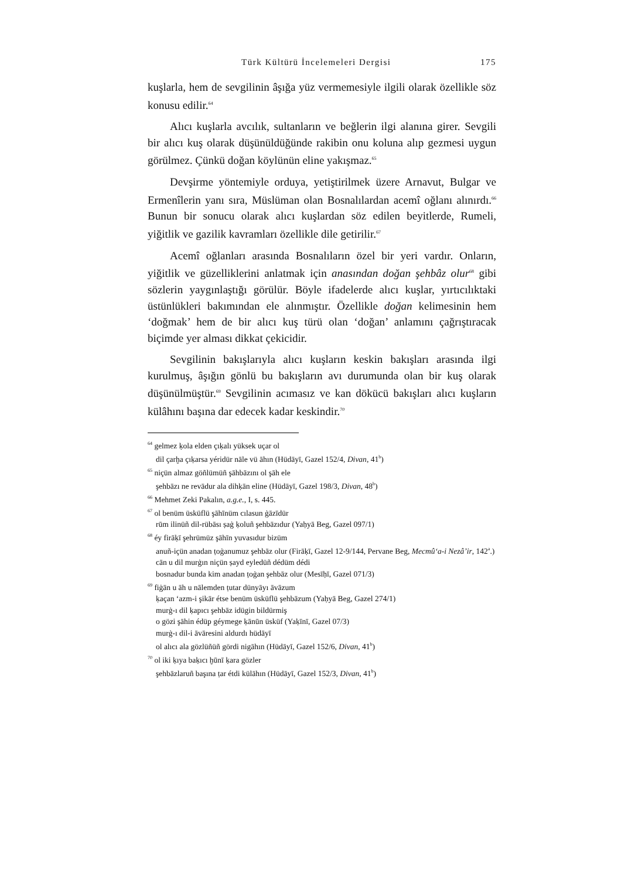Türk Kültürü İncelemeleri Dergisi 175
kuşlarla, hem de sevgilinin âşığa yüz vermemesiyle ilgili olarak özellikle söz konusu edilir.<sup>64</sup>
Alıcı kuşlarla avcılık, sultanların ve beğlerin ilgi alanına girer. Sevgili bir alıcı kuş olarak düşünüldüğünde rakibin onu koluna alıp gezmesi uygun görülmez. Çünkü doğan köylünün eline yakışmaz.<sup>65</sup>
Devşirme yöntemiyle orduya, yetiştirilmek üzere Arnavut, Bulgar ve Ermenîlerin yanı sıra, Müslüman olan Bosnalılardan acemî oğlanı alınırdı.<sup>66</sup> Bunun bir sonucu olarak alıcı kuşlardan söz edilen beyitlerde, Rumeli, yiğitlik ve gazilik kavramları özellikle dile getirilir.<sup>67</sup>
Acemî oğlanları arasında Bosnalıların özel bir yeri vardır. Onların, yiğitlik ve güzelliklerini anlatmak için anasından doğan şehbâz olur<sup>68</sup> gibi sözlerin yaygınlaştığı görülür. Böyle ifadelerde alıcı kuşlar, yırtıcılıktaki üstünlükleri bakımından ele alınmıştır. Özellikle doğan kelimesinin hem ‘doğmak’ hem de bir alıcı kuş türü olan ‘doğan’ anlamını çağrıştıracak biçimde yer alması dikkat çekicidir.
Sevgilinin bakışlarıyla alıcı kuşların keskin bakışları arasında ilgi kurulmuş, âşığın gönlü bu bakışların avı durumunda olan bir kuş olarak düşünülmüştür.<sup>69</sup> Sevgilinin acımasız ve kan dökücü bakışları alıcı kuşların külâhını başına dar edecek kadar keskindir.<sup>70</sup>
<sup>64</sup> gelmez ḳola elden çıḳalı yüksek uçar ol
dil çarḫa çıḳarsa yéridür nāle vü āhın (Hüdāyī, Gazel 152/4, Divan, 41<sup>b</sup>)
<sup>65</sup> niçün almaz göñlümüñ şāhbāzını ol şāh ele
şehbāzı ne revādur ala dihḳān eline (Hüdāyī, Gazel 198/3, Divan, 48<sup>b</sup>)
<sup>66</sup> Mehmet Zeki Pakalın, a.g.e., I, s. 445.
<sup>67</sup> ol benüm üsküflü şāhīnüm cılasun ġāzīdür
rūm ilinüñ dil-rübāsı ṣaġ ḳoluñ şehbāzıdur (Yaḥyā Beg, Gazel 097/1)
<sup>68</sup> éy firāḳī şehrümüz şāhīn yuvasıdur bizüm
anuñ-içün anadan ṭoġanumuz şehbāz olur (Firāḳī, Gazel 12-9/144, Pervane Beg, Mecmû‘a-i Nezâ’ir, 142<sup>a</sup>.)
cān u dil murġın niçün ṣayd eyledüñ dédüm dédi
bosnadur bunda kim anadan ṭoġan şehbāz olur (Mesīḥī, Gazel 071/3)
<sup>69</sup> fiġān u āh u nālemden ṭutar dünyāyı āvāzum
ḳaçan ‘azm-i şikār étse benüm üsküflü şehbāzum (Yaḥyā Beg, Gazel 274/1)
murġ-ı dil ḳapıcı şehbāz idügin bildürmiş
o gözi şāhin édüp géymege ḳānūn üsküf (Yaḳīnī, Gazel 07/3)
murġ-ı dil-i āvāresini aldurdı hüdāyī
ol alıcı ala gözlüñüñ gördi nigāhın (Hüdāyī, Gazel 152/6, Divan, 41<sup>b</sup>)
<sup>70</sup> ol iki ḳıya baḳıcı ḫūnī ḳara gözler
şehbāzlaruñ başına ṭar étdi külāhın (Hüdāyī, Gazel 152/3, Divan, 41<sup>b</sup>)